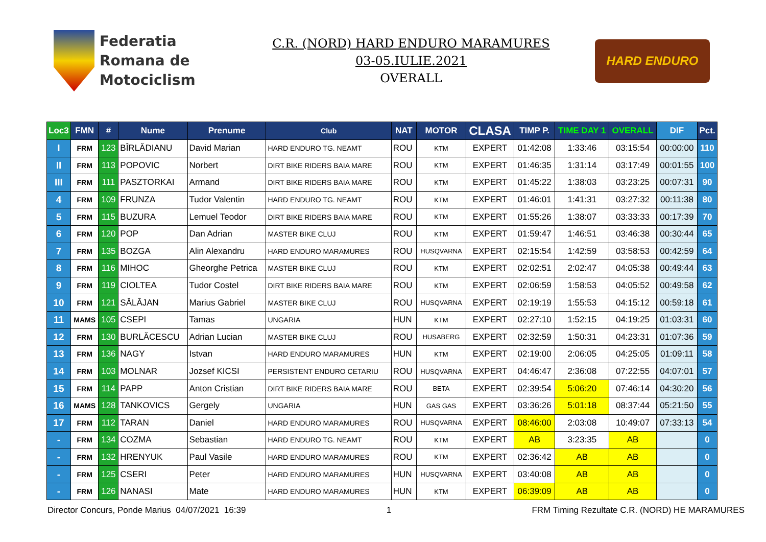Federatia
Romana de
Motociclism
C.R. (NORD) HARD ENDURO MARAMURES
03-05.IULIE.2021
OVERALL
HARD ENDURO
| Loc3 | FMN | # | Nume | Prenume | Club | NAT | MOTOR | CLASA | TIMP P. | TIME DAY 1 | OVERALL | DIF | Pct. |
| --- | --- | --- | --- | --- | --- | --- | --- | --- | --- | --- | --- | --- | --- |
| I | FRM | 123 | BÎRLĂDIANU | David Marian | HARD ENDURO TG. NEAMT | ROU | KTM | EXPERT | 01:42:08 | 1:33:46 | 03:15:54 | 00:00:00 | 110 |
| II | FRM | 113 | POPOVIC | Norbert | DIRT BIKE RIDERS BAIA MARE | ROU | KTM | EXPERT | 01:46:35 | 1:31:14 | 03:17:49 | 00:01:55 | 100 |
| III | FRM | 111 | PASZTORKAI | Armand | DIRT BIKE RIDERS BAIA MARE | ROU | KTM | EXPERT | 01:45:22 | 1:38:03 | 03:23:25 | 00:07:31 | 90 |
| 4 | FRM | 109 | FRUNZA | Tudor Valentin | HARD ENDURO TG. NEAMT | ROU | KTM | EXPERT | 01:46:01 | 1:41:31 | 03:27:32 | 00:11:38 | 80 |
| 5 | FRM | 115 | BUZURA | Lemuel Teodor | DIRT BIKE RIDERS BAIA MARE | ROU | KTM | EXPERT | 01:55:26 | 1:38:07 | 03:33:33 | 00:17:39 | 70 |
| 6 | FRM | 120 | POP | Dan Adrian | MASTER BIKE CLUJ | ROU | KTM | EXPERT | 01:59:47 | 1:46:51 | 03:46:38 | 00:30:44 | 65 |
| 7 | FRM | 135 | BOZGA | Alin Alexandru | HARD ENDURO MARAMURES | ROU | HUSQVARNA | EXPERT | 02:15:54 | 1:42:59 | 03:58:53 | 00:42:59 | 64 |
| 8 | FRM | 116 | MIHOC | Gheorghe Petrica | MASTER BIKE CLUJ | ROU | KTM | EXPERT | 02:02:51 | 2:02:47 | 04:05:38 | 00:49:44 | 63 |
| 9 | FRM | 119 | CIOLTEA | Tudor Costel | DIRT BIKE RIDERS BAIA MARE | ROU | KTM | EXPERT | 02:06:59 | 1:58:53 | 04:05:52 | 00:49:58 | 62 |
| 10 | FRM | 121 | SĂLĂJAN | Marius Gabriel | MASTER BIKE CLUJ | ROU | HUSQVARNA | EXPERT | 02:19:19 | 1:55:53 | 04:15:12 | 00:59:18 | 61 |
| 11 | MAMS | 105 | CSEPI | Tamas | UNGARIA | HUN | KTM | EXPERT | 02:27:10 | 1:52:15 | 04:19:25 | 01:03:31 | 60 |
| 12 | FRM | 130 | BURLĂCESCU | Adrian Lucian | MASTER BIKE CLUJ | ROU | HUSABERG | EXPERT | 02:32:59 | 1:50:31 | 04:23:31 | 01:07:36 | 59 |
| 13 | FRM | 136 | NAGY | Istvan | HARD ENDURO MARAMURES | HUN | KTM | EXPERT | 02:19:00 | 2:06:05 | 04:25:05 | 01:09:11 | 58 |
| 14 | FRM | 103 | MOLNAR | Jozsef KICSI | PERSISTENT ENDURO CETARIU | ROU | HUSQVARNA | EXPERT | 04:46:47 | 2:36:08 | 07:22:55 | 04:07:01 | 57 |
| 15 | FRM | 114 | PAPP | Anton Cristian | DIRT BIKE RIDERS BAIA MARE | ROU | BETA | EXPERT | 02:39:54 | 5:06:20 | 07:46:14 | 04:30:20 | 56 |
| 16 | MAMS | 128 | TANKOVICS | Gergely | UNGARIA | HUN | GAS GAS | EXPERT | 03:36:26 | 5:01:18 | 08:37:44 | 05:21:50 | 55 |
| 17 | FRM | 112 | TARAN | Daniel | HARD ENDURO MARAMURES | ROU | HUSQVARNA | EXPERT | 08:46:00 | 2:03:08 | 10:49:07 | 07:33:13 | 54 |
| - | FRM | 134 | COZMA | Sebastian | HARD ENDURO TG. NEAMT | ROU | KTM | EXPERT | AB | 3:23:35 | AB | | 0 |
| - | FRM | 132 | HRENYUK | Paul Vasile | HARD ENDURO MARAMURES | ROU | KTM | EXPERT | 02:36:42 | AB | AB | | 0 |
| - | FRM | 125 | CSERI | Peter | HARD ENDURO MARAMURES | HUN | HUSQVARNA | EXPERT | 03:40:08 | AB | AB | | 0 |
| - | FRM | 126 | NANASI | Mate | HARD ENDURO MARAMURES | HUN | KTM | EXPERT | 06:39:09 | AB | AB | | 0 |
Director Concurs, Ponde Marius 04/07/2021 16:39 1 FRM Timing Rezultate C.R. (NORD) HE MARAMURES